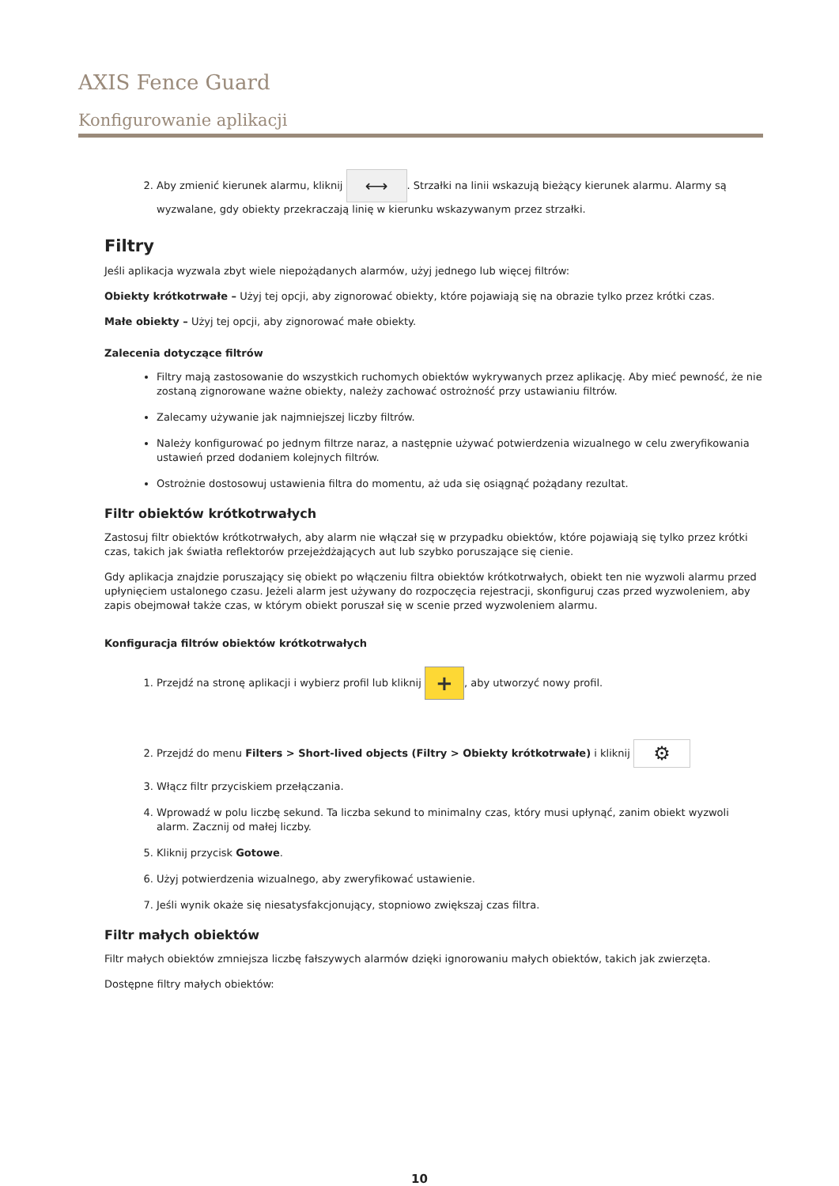AXIS Fence Guard
Konfigurowanie aplikacji
2. Aby zmienić kierunek alarmu, kliknij ⟷. Strzałki na linii wskazują bieżący kierunek alarmu. Alarmy są wyzwalane, gdy obiekty przekraczają linię w kierunku wskazywanym przez strzałki.
Filtry
Jeśli aplikacja wyzwala zbyt wiele niepożądanych alarmów, użyj jednego lub więcej filtrów:
Obiekty krótkotrwałe – Użyj tej opcji, aby zignorować obiekty, które pojawiają się na obrazie tylko przez krótki czas.
Małe obiekty – Użyj tej opcji, aby zignorować małe obiekty.
Zalecenia dotyczące filtrów
Filtry mają zastosowanie do wszystkich ruchomych obiektów wykrywanych przez aplikację. Aby mieć pewność, że nie zostaną zignorowane ważne obiekty, należy zachować ostrożność przy ustawianiu filtrów.
Zalecamy używanie jak najmniejszej liczby filtrów.
Należy konfigurować po jednym filtrze naraz, a następnie używać potwierdzenia wizualnego w celu zweryfikowania ustawień przed dodaniem kolejnych filtrów.
Ostrożnie dostosowuj ustawienia filtra do momentu, aż uda się osiągnąć pożądany rezultat.
Filtr obiektów krótkotrwałych
Zastosuj filtr obiektów krótkotrwałych, aby alarm nie włączał się w przypadku obiektów, które pojawiają się tylko przez krótki czas, takich jak światła reflektorów przejeżdżających aut lub szybko poruszające się cienie.
Gdy aplikacja znajdzie poruszający się obiekt po włączeniu filtra obiektów krótkotrwałych, obiekt ten nie wyzwoli alarmu przed upłynięciem ustalonego czasu. Jeżeli alarm jest używany do rozpoczęcia rejestracji, skonfiguruj czas przed wyzwoleniem, aby zapis obejmował także czas, w którym obiekt poruszał się w scenie przed wyzwoleniem alarmu.
Konfiguracja filtrów obiektów krótkotrwałych
1. Przejdź na stronę aplikacji i wybierz profil lub kliknij +, aby utworzyć nowy profil.
2. Przejdź do menu Filters > Short-lived objects (Filtry > Obiekty krótkotrwałe) i kliknij ⚙
3. Włącz filtr przyciskiem przełączania.
4. Wprowadź w polu liczbę sekund. Ta liczba sekund to minimalny czas, który musi upłynąć, zanim obiekt wyzwoli alarm. Zacznij od małej liczby.
5. Kliknij przycisk Gotowe.
6. Użyj potwierdzenia wizualnego, aby zweryfikować ustawienie.
7. Jeśli wynik okaże się niesatysfakcjonujący, stopniowo zwiększaj czas filtra.
Filtr małych obiektów
Filtr małych obiektów zmniejsza liczbę fałszywych alarmów dzięki ignorowaniu małych obiektów, takich jak zwierzęta.
Dostępne filtry małych obiektów:
10